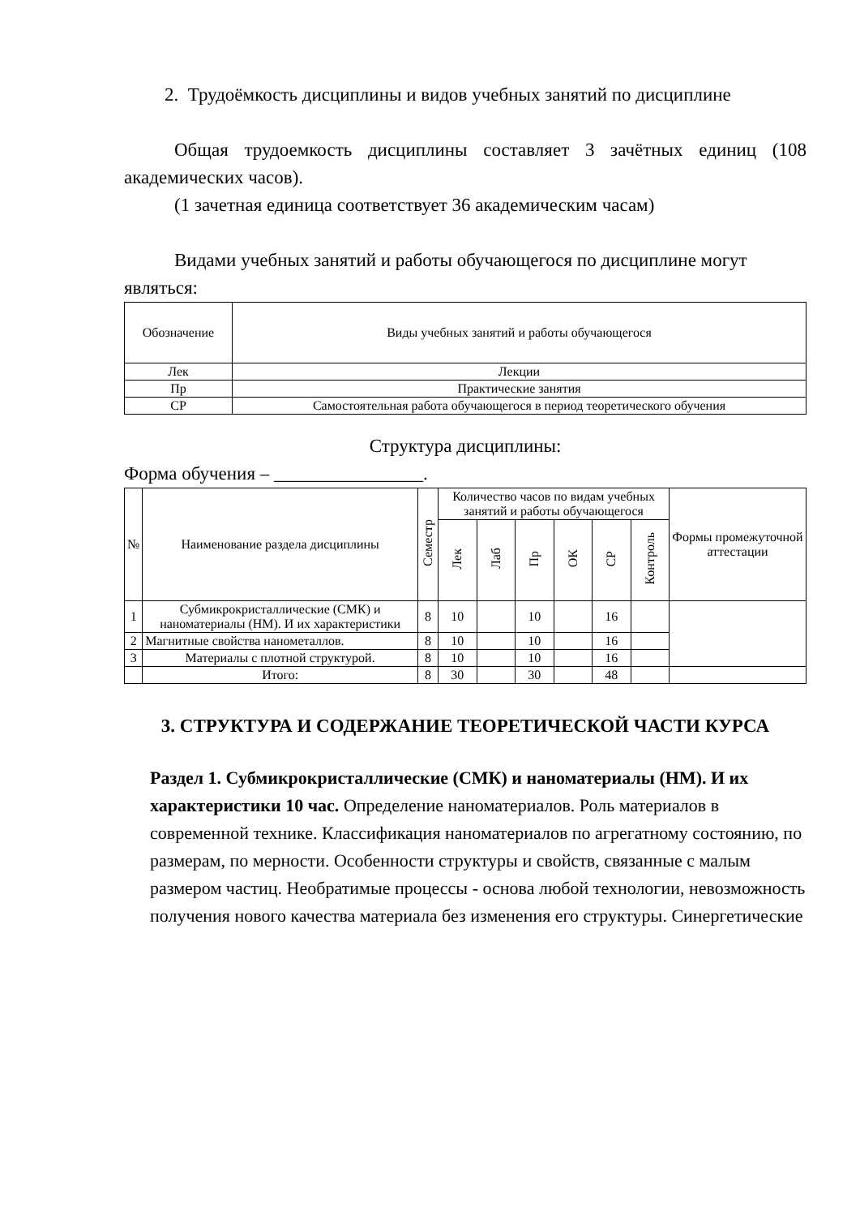2. Трудоёмкость дисциплины и видов учебных занятий по дисциплине
Общая трудоемкость дисциплины составляет 3 зачётных единиц (108 академических часов).
(1 зачетная единица соответствует 36 академическим часам)
Видами учебных занятий и работы обучающегося по дисциплине могут являться:
| Обозначение | Виды учебных занятий и работы обучающегося |
| --- | --- |
| Лек | Лекции |
| Пр | Практические занятия |
| СР | Самостоятельная работа обучающегося в период теоретического обучения |
Структура дисциплины:
Форма обучения – ________________.
| № | Наименование раздела дисциплины | Семестр | Количество часов по видам учебных занятий и работы обучающегося | | | | | | Формы промежуточной аттестации |
| --- | --- | --- | --- | --- | --- | --- | --- | --- | --- |
| | | | Лек | Лаб | Пр | ОК | СР | Контроль | |
| 1 | Субмикрокристаллические (СМК) и наноматериалы (НМ). И их характеристики | 8 | 10 | | 10 | | 16 | | |
| 2 | Магнитные свойства нанометаллов. | 8 | 10 | | 10 | | 16 | | |
| 3 | Материалы с плотной структурой. | 8 | 10 | | 10 | | 16 | | |
| | Итого: | 8 | 30 | | 30 | | 48 | | |
3. СТРУКТУРА И СОДЕРЖАНИЕ ТЕОРЕТИЧЕСКОЙ ЧАСТИ КУРСА
Раздел 1. Субмикрокристаллические (СМК) и наноматериалы (НМ). И их характеристики 10 час. Определение наноматериалов. Роль материалов в современной технике. Классификация наноматериалов по агрегатному состоянию, по размерам, по мерности. Особенности структуры и свойств, связанные с малым размером частиц. Необратимые процессы - основа любой технологии, невозможность получения нового качества материала без изменения его структуры. Синергетические